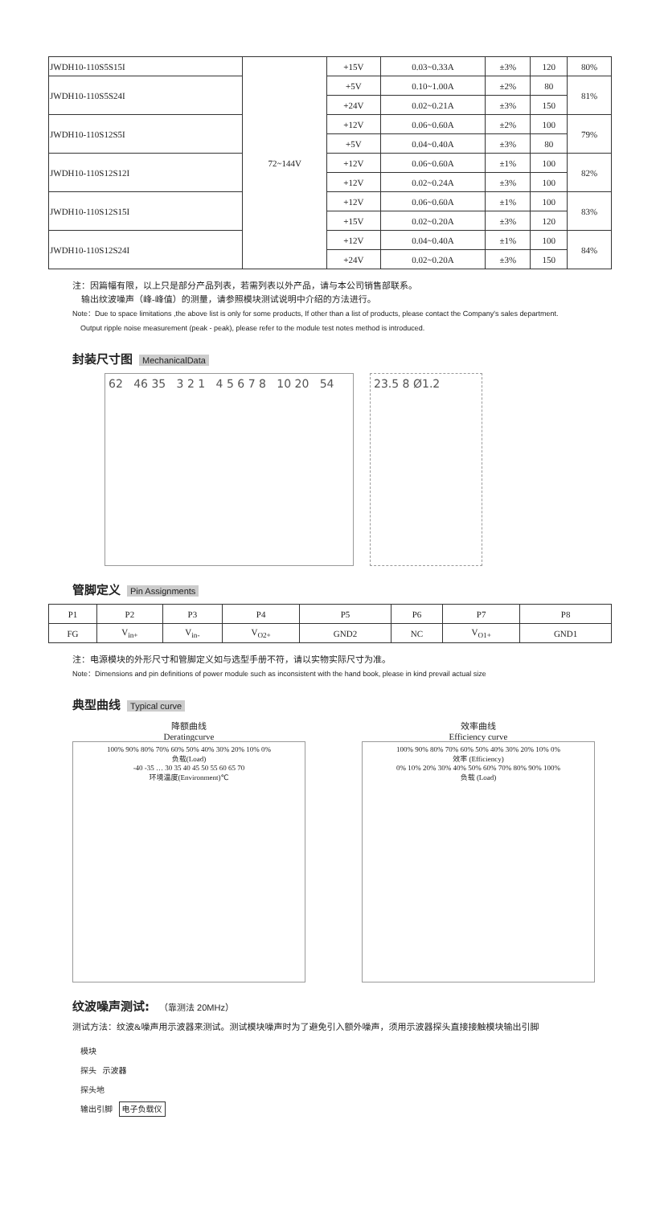| JWDH10-110S5S15I | 72~144V | +15V | 0.03~0.33A | ±3% | 120 | 80% |
| JWDH10-110S5S24I | | +5V | 0.10~1.00A | ±2% | 80 | 81% |
| | | +24V | 0.02~0.21A | ±3% | 150 | |
| JWDH10-110S12S5I | | +12V | 0.06~0.60A | ±2% | 100 | 79% |
| | | +5V | 0.04~0.40A | ±3% | 80 | |
| JWDH10-110S12S12I | | +12V | 0.06~0.60A | ±1% | 100 | 82% |
| | | +12V | 0.02~0.24A | ±3% | 100 | |
| JWDH10-110S12S15I | | +12V | 0.06~0.60A | ±1% | 100 | 83% |
| | | +15V | 0.02~0.20A | ±3% | 120 | |
| JWDH10-110S12S24I | | +12V | 0.04~0.40A | ±1% | 100 | 84% |
| | | +24V | 0.02~0.20A | ±3% | 150 | |
注：因篇幅有限，以上只是部分产品列表，若需列表以外产品，请与本公司销售部联系。
输出纹波噪声（峰-峰值）的测量，请参照模块测试说明中介绍的方法进行。
Note：Due to space limitations ,the above list is only for some products, If other than a list of products, please contact the Company's sales department.
Output ripple noise measurement (peak - peak), please refer to the module test notes method is introduced.
封装尺寸图 MechanicalData
62 46 35 3 2 1 4 5 6 7 8 10 20 54
23.5 8 Ø1.2
管脚定义 Pin Assignments
| P1 | P2 | P3 | P4 | P5 | P6 | P7 | P8 |
| FG | V<sub>in+</sub> | V<sub>in-</sub> | V<sub>O2+</sub> | GND2 | NC | V<sub>O1+</sub> | GND1 |
注：电源模块的外形尺寸和管脚定义如与选型手册不符，请以实物实际尺寸为准。
Note：Dimensions and pin definitions of power module such as inconsistent with the hand book, please in kind prevail actual size
典型曲线 Typical curve
降额曲线
Deratingcurve
100% 90% 80% 70% 60% 50% 40% 30% 20% 10% 0%
负载(Load)
-40 -35 … 30 35 40 45 50 55 60 65 70
环境温度(Environment)℃
效率曲线
Efficiency curve
100% 90% 80% 70% 60% 50% 40% 30% 20% 10% 0%
效率 (Efficiency)
0% 10% 20% 30% 40% 50% 60% 70% 80% 90% 100%
负载 (Load)
纹波噪声测试: （靠测法 20MHz）
测试方法：纹波&噪声用示波器来测试。测试模块噪声时为了避免引入额外噪声，须用示波器探头直接接触模块输出引脚
模块
探头 示波器
探头地
输出引脚 电子负载仪